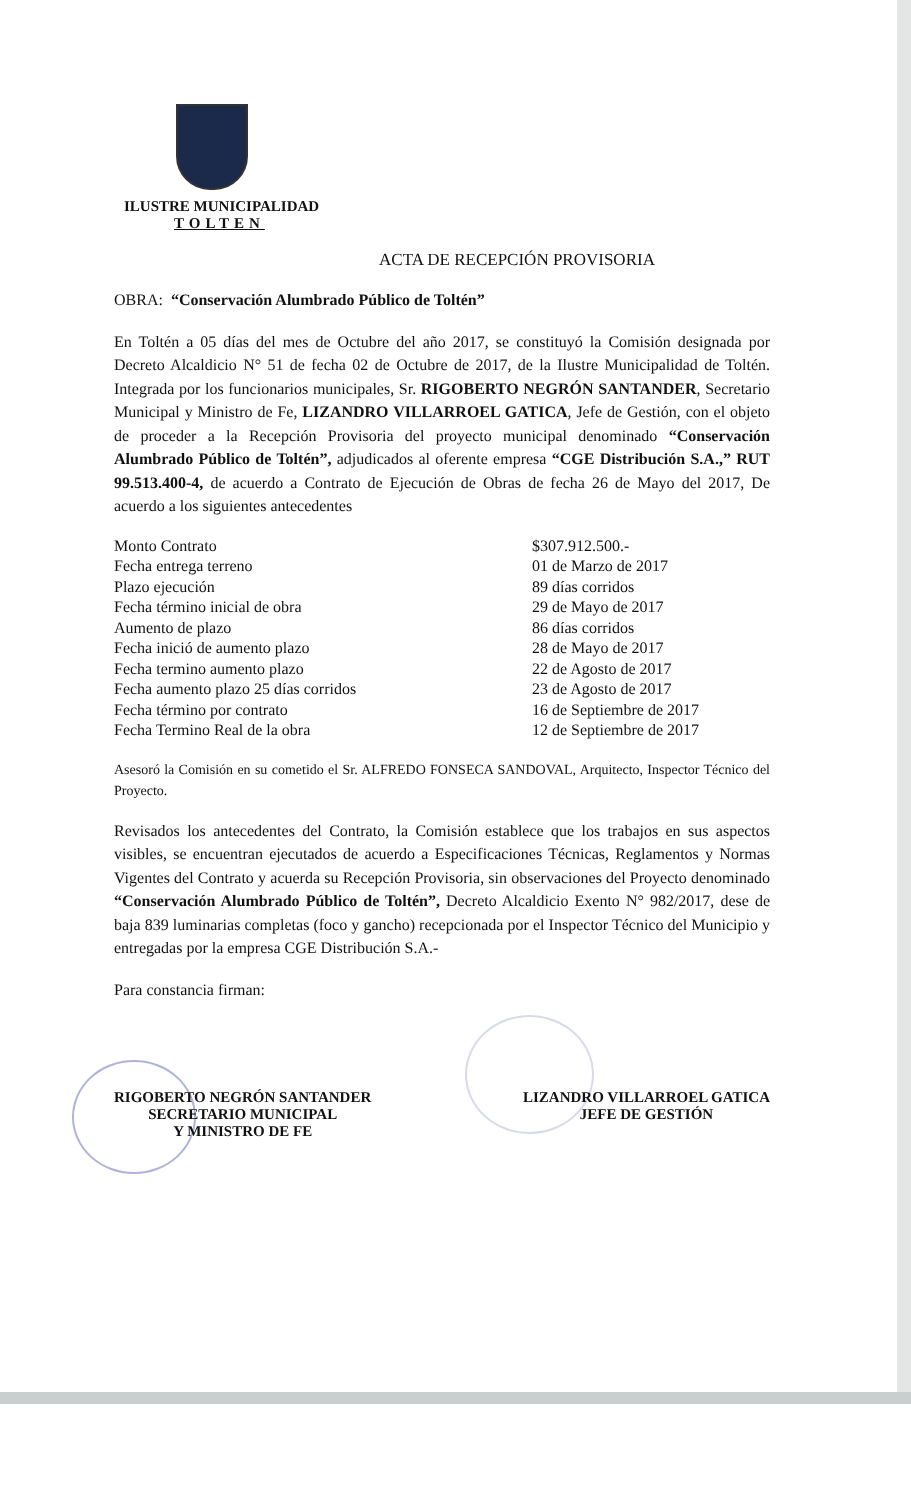ILUSTRE MUNICIPALIDAD
TOLTEN
ACTA DE RECEPCIÓN PROVISORIA
OBRA: “Conservación Alumbrado Público de Toltén”
En Toltén a 05 días del mes de Octubre del año 2017, se constituyó la Comisión designada por Decreto Alcaldicio N° 51 de fecha 02 de Octubre de 2017, de la Ilustre Municipalidad de Toltén. Integrada por los funcionarios municipales, Sr. RIGOBERTO NEGRÓN SANTANDER, Secretario Municipal y Ministro de Fe, LIZANDRO VILLARROEL GATICA, Jefe de Gestión, con el objeto de proceder a la Recepción Provisoria del proyecto municipal denominado “Conservación Alumbrado Público de Toltén”, adjudicados al oferente empresa “CGE Distribución S.A.,” RUT 99.513.400-4, de acuerdo a Contrato de Ejecución de Obras de fecha 26 de Mayo del 2017, De acuerdo a los siguientes antecedentes
| Monto Contrato | $307.912.500.- |
| Fecha entrega terreno | 01 de Marzo de 2017 |
| Plazo ejecución | 89 días corridos |
| Fecha término inicial de obra | 29 de Mayo de 2017 |
| Aumento de plazo | 86 días corridos |
| Fecha inició de aumento plazo | 28 de Mayo de 2017 |
| Fecha termino aumento plazo | 22 de Agosto de 2017 |
| Fecha aumento plazo 25 días corridos | 23 de Agosto de 2017 |
| Fecha término por contrato | 16 de Septiembre de 2017 |
| Fecha Termino Real de la obra | 12 de Septiembre de 2017 |
Asesoró la Comisión en su cometido el Sr. ALFREDO FONSECA SANDOVAL, Arquitecto, Inspector Técnico del Proyecto.
Revisados los antecedentes del Contrato, la Comisión establece que los trabajos en sus aspectos visibles, se encuentran ejecutados de acuerdo a Especificaciones Técnicas, Reglamentos y Normas Vigentes del Contrato y acuerda su Recepción Provisoria, sin observaciones del Proyecto denominado “Conservación Alumbrado Público de Toltén”, Decreto Alcaldicio Exento N° 982/2017, dese de baja 839 luminarias completas (foco y gancho) recepcionada por el Inspector Técnico del Municipio y entregadas por la empresa CGE Distribución S.A.-
Para constancia firman:
RIGOBERTO NEGRÓN SANTANDER
SECRETARIO MUNICIPAL
Y MINISTRO DE FE
LIZANDRO VILLARROEL GATICA
JEFE DE GESTIÓN